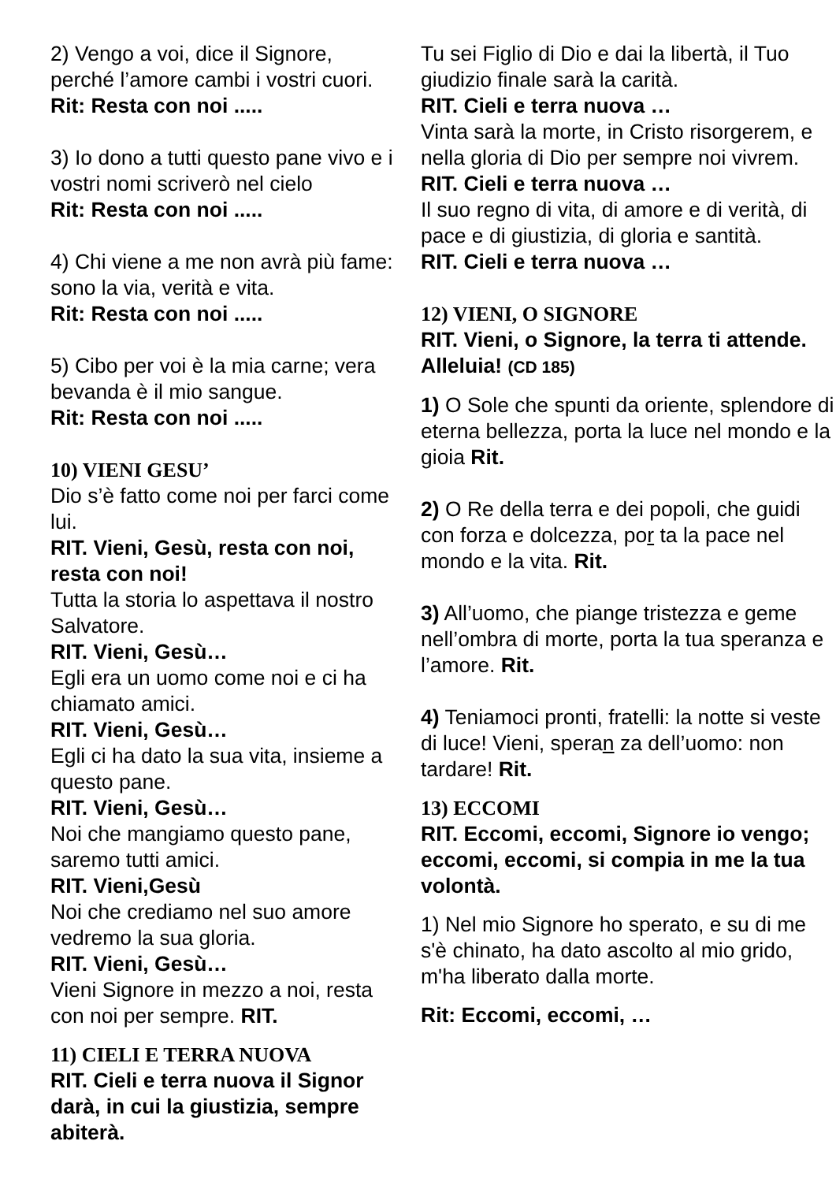2) Vengo a voi, dice il Signore, perché l’amore cambi i vostri cuori.
Rit: Resta con noi .....
3) Io dono a tutti questo pane vivo e i vostri nomi scriverò nel cielo
Rit: Resta con noi .....
4) Chi viene a me non avrà più fame: sono la via, verità e vita.
Rit: Resta con noi .....
5) Cibo per voi è la mia carne; vera bevanda è il mio sangue.
Rit: Resta con noi .....
10) VIENI GESU’
Dio s’è fatto come noi per farci come lui.
RIT. Vieni, Gesù, resta con noi, resta con noi!
Tutta la storia lo aspettava il nostro Salvatore.
RIT. Vieni, Gesù…
Egli era un uomo come noi e ci ha chiamato amici.
RIT. Vieni, Gesù…
Egli ci ha dato la sua vita, insieme a questo pane.
RIT. Vieni, Gesù…
Noi che mangiamo questo pane, saremo tutti amici.
RIT. Vieni,Gesù
Noi che crediamo nel suo amore vedremo la sua gloria.
RIT. Vieni, Gesù…
Vieni Signore in mezzo a noi, resta con noi per sempre. RIT.
11) CIELI E TERRA NUOVA
RIT. Cieli e terra nuova il Signor darà, in cui la giustizia, sempre abiterà.
Tu sei Figlio di Dio e dai la libertà, il Tuo giudizio finale sarà la carità.
RIT. Cieli e terra nuova …
Vinta sarà la morte, in Cristo risorgerem, e nella gloria di Dio per sempre noi vivrem.
RIT. Cieli e terra nuova …
Il suo regno di vita, di amore e di verità, di pace e di giustizia, di gloria e santità.
RIT. Cieli e terra nuova …
12) VIENI, O SIGNORE
RIT. Vieni, o Signore, la terra ti attende. Alleluia! (CD 185)
1) O Sole che spunti da oriente, splendore di eterna bellezza, porta la luce nel mondo e la gioia Rit.
2) O Re della terra e dei popoli, che guidi con forza e dolcezza, por ta la pace nel mondo e la vita. Rit.
3) All’uomo, che piange tristezza e geme nell’ombra di morte, porta la tua speranza e l’amore. Rit.
4) Teniamoci pronti, fratelli: la notte si veste di luce! Vieni, speran za dell’uomo: non tardare! Rit.
13) ECCOMI
RIT. Eccomi, eccomi, Signore io vengo; eccomi, eccomi, si compia in me la tua volontà.
1) Nel mio Signore ho sperato, e su di me s'è chinato, ha dato ascolto al mio grido, m'ha liberato dalla morte.
Rit: Eccomi, eccomi, …